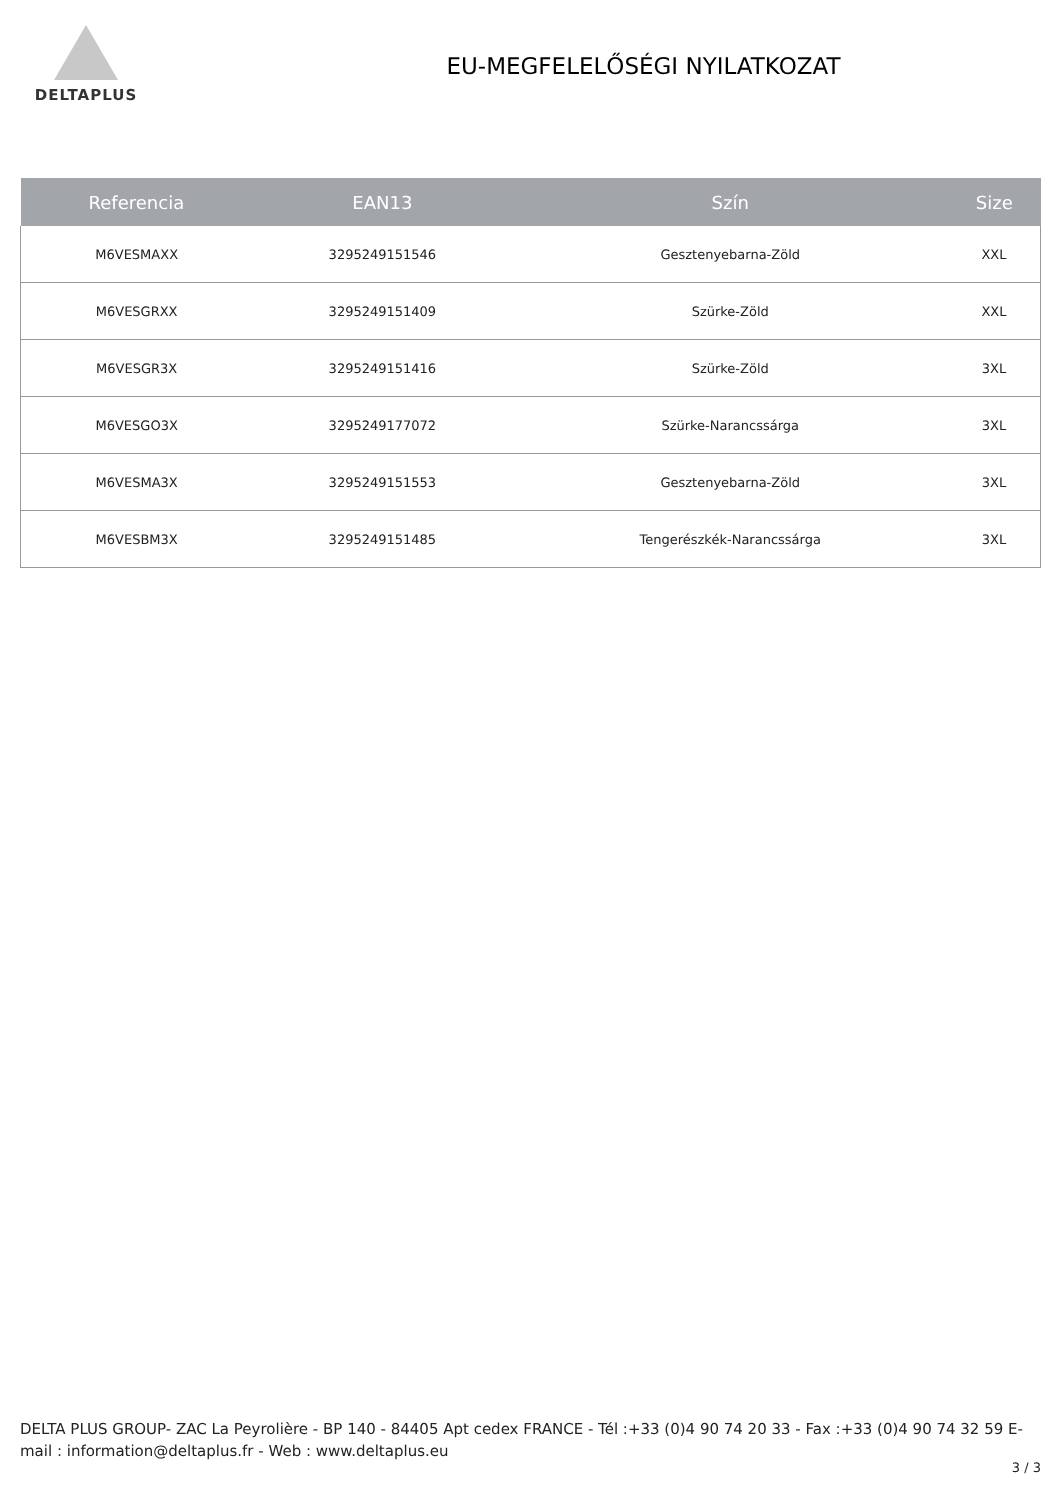DELTAPLUS
EU-MEGFELELŐSÉGI NYILATKOZAT
| Referencia | EAN13 | Szín | Size |
| --- | --- | --- | --- |
| M6VESMAXX | 3295249151546 | Gesztenyebarna-Zöld | XXL |
| M6VESGRXX | 3295249151409 | Szürke-Zöld | XXL |
| M6VESGR3X | 3295249151416 | Szürke-Zöld | 3XL |
| M6VESGO3X | 3295249177072 | Szürke-Narancssárga | 3XL |
| M6VESMA3X | 3295249151553 | Gesztenyebarna-Zöld | 3XL |
| M6VESBM3X | 3295249151485 | Tengerészkék-Narancssárga | 3XL |
DELTA PLUS GROUP- ZAC La Peyrolière - BP 140 - 84405 Apt cedex FRANCE - Tél :+33 (0)4 90 74 20 33 - Fax :+33 (0)4 90 74 32 59 E-mail : information@deltaplus.fr - Web : www.deltaplus.eu
3 / 3